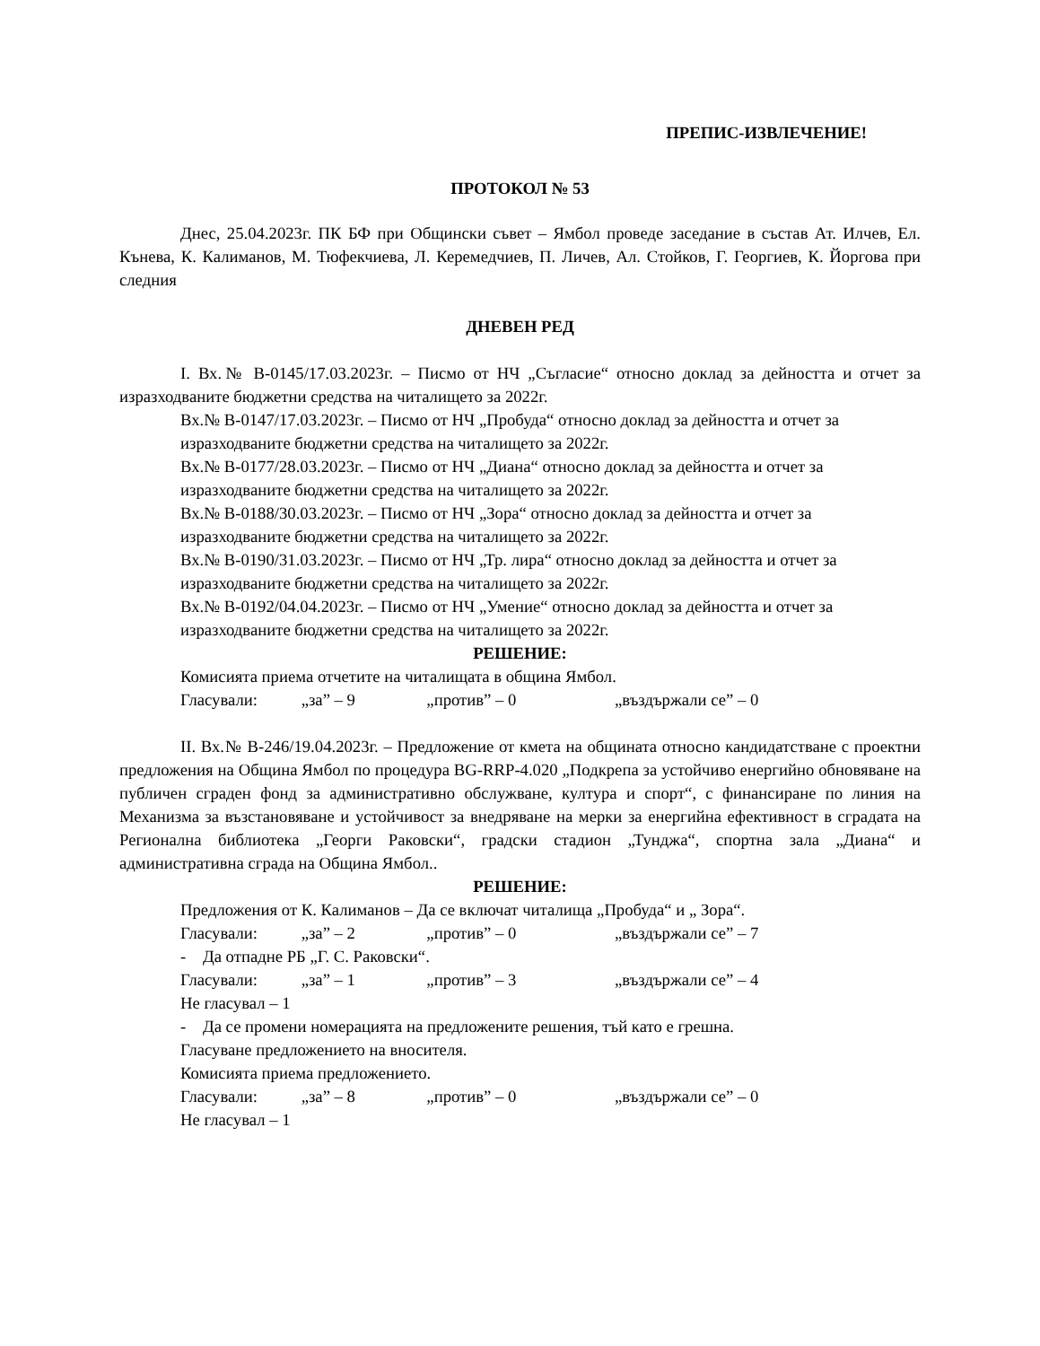ПРЕПИС-ИЗВЛЕЧЕНИЕ!
ПРОТОКОЛ № 53
Днес, 25.04.2023г. ПК БФ при Общински съвет – Ямбол проведе заседание в състав Ат. Илчев, Ел. Кънева, К. Калиманов, М. Тюфекчиева, Л. Керемедчиев, П. Личев, Ал. Стойков, Г. Георгиев, К. Йоргова при следния
ДНЕВЕН РЕД
I. Вх.№ В-0145/17.03.2023г. – Писмо от НЧ „Съгласие“ относно доклад за дейността и отчет за изразходваните бюджетни средства на читалището за 2022г.
Вх.№ В-0147/17.03.2023г. – Писмо от НЧ „Пробуда“ относно доклад за дейността и отчет за изразходваните бюджетни средства на читалището за 2022г.
Вх.№ В-0177/28.03.2023г. – Писмо от НЧ „Диана“ относно доклад за дейността и отчет за изразходваните бюджетни средства на читалището за 2022г.
Вх.№ В-0188/30.03.2023г. – Писмо от НЧ „Зора“ относно доклад за дейността и отчет за изразходваните бюджетни средства на читалището за 2022г.
Вх.№ В-0190/31.03.2023г. – Писмо от НЧ „Тр. лира“ относно доклад за дейността и отчет за изразходваните бюджетни средства на читалището за 2022г.
Вх.№ В-0192/04.04.2023г. – Писмо от НЧ „Умение“ относно доклад за дейността и отчет за изразходваните бюджетни средства на читалището за 2022г.
РЕШЕНИЕ:
Комисията приема отчетите на читалищата в община Ямбол.
Гласували: „за” – 9 „против” – 0 „въздържали се” – 0
II. Вх.№ В-246/19.04.2023г. – Предложение от кмета на общината относно кандидатстване с проектни предложения на Община Ямбол по процедура BG-RRP-4.020 „Подкрепа за устойчиво енергийно обновяване на публичен сграден фонд за административно обслужване, култура и спорт“, с финансиране по линия на Механизма за възстановяване и устойчивост за внедряване на мерки за енергийна ефективност в сградата на Регионална библиотека „Георги Раковски“, градски стадион „Тунджа“, спортна зала „Диана“ и административна сграда на Община Ямбол..
РЕШЕНИЕ:
Предложения от К. Калиманов – Да се включат читалища „Пробуда“ и „ Зора“.
Гласували: „за” – 2 „против” – 0 „въздържали се” – 7
- Да отпадне РБ „Г. С. Раковски“.
Гласували: „за” – 1 „против” – 3 „въздържали се” – 4
Не гласувал – 1
- Да се промени номерацията на предложените решения, тъй като е грешна.
Гласуване предложението на вносителя.
Комисията приема предложението.
Гласували: „за” – 8 „против” – 0 „въздържали се” – 0
Не гласувал – 1